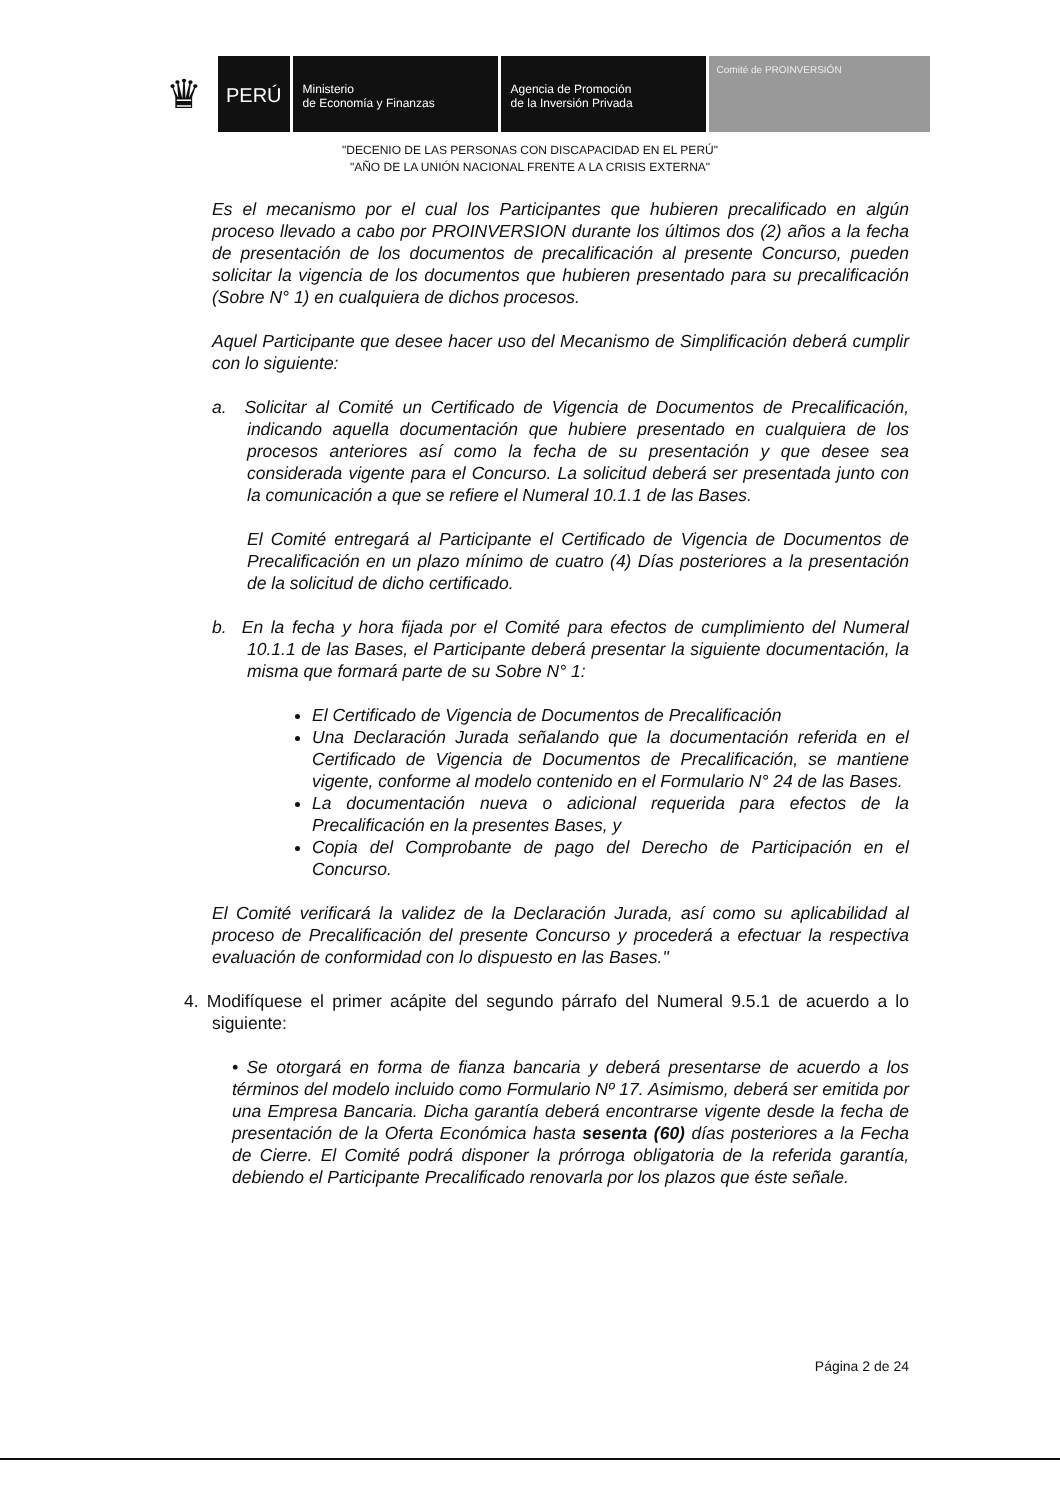♛
PERÚ
Ministerio
de Economía y Finanzas
Agencia de Promoción
de la Inversión Privada
Comité de PROINVERSIÓN
"DECENIO DE LAS PERSONAS CON DISCAPACIDAD EN EL PERÚ"
"AÑO DE LA UNIÓN NACIONAL FRENTE A LA CRISIS EXTERNA"
Es el mecanismo por el cual los Participantes que hubieren precalificado en algún proceso llevado a cabo por PROINVERSION durante los últimos dos (2) años a la fecha de presentación de los documentos de precalificación al presente Concurso, pueden solicitar la vigencia de los documentos que hubieren presentado para su precalificación (Sobre N° 1) en cualquiera de dichos procesos.
Aquel Participante que desee hacer uso del Mecanismo de Simplificación deberá cumplir con lo siguiente:
a. Solicitar al Comité un Certificado de Vigencia de Documentos de Precalificación, indicando aquella documentación que hubiere presentado en cualquiera de los procesos anteriores así como la fecha de su presentación y que desee sea considerada vigente para el Concurso. La solicitud deberá ser presentada junto con la comunicación a que se refiere el Numeral 10.1.1 de las Bases.
El Comité entregará al Participante el Certificado de Vigencia de Documentos de Precalificación en un plazo mínimo de cuatro (4) Días posteriores a la presentación de la solicitud de dicho certificado.
b. En la fecha y hora fijada por el Comité para efectos de cumplimiento del Numeral 10.1.1 de las Bases, el Participante deberá presentar la siguiente documentación, la misma que formará parte de su Sobre N° 1:
El Certificado de Vigencia de Documentos de Precalificación
Una Declaración Jurada señalando que la documentación referida en el Certificado de Vigencia de Documentos de Precalificación, se mantiene vigente, conforme al modelo contenido en el Formulario N° 24 de las Bases.
La documentación nueva o adicional requerida para efectos de la Precalificación en la presentes Bases, y
Copia del Comprobante de pago del Derecho de Participación en el Concurso.
El Comité verificará la validez de la Declaración Jurada, así como su aplicabilidad al proceso de Precalificación del presente Concurso y procederá a efectuar la respectiva evaluación de conformidad con lo dispuesto en las Bases."
4. Modifíquese el primer acápite del segundo párrafo del Numeral 9.5.1 de acuerdo a lo siguiente:
• Se otorgará en forma de fianza bancaria y deberá presentarse de acuerdo a los términos del modelo incluido como Formulario Nº 17. Asimismo, deberá ser emitida por una Empresa Bancaria. Dicha garantía deberá encontrarse vigente desde la fecha de presentación de la Oferta Económica hasta sesenta (60) días posteriores a la Fecha de Cierre. El Comité podrá disponer la prórroga obligatoria de la referida garantía, debiendo el Participante Precalificado renovarla por los plazos que éste señale.
Página 2 de 24